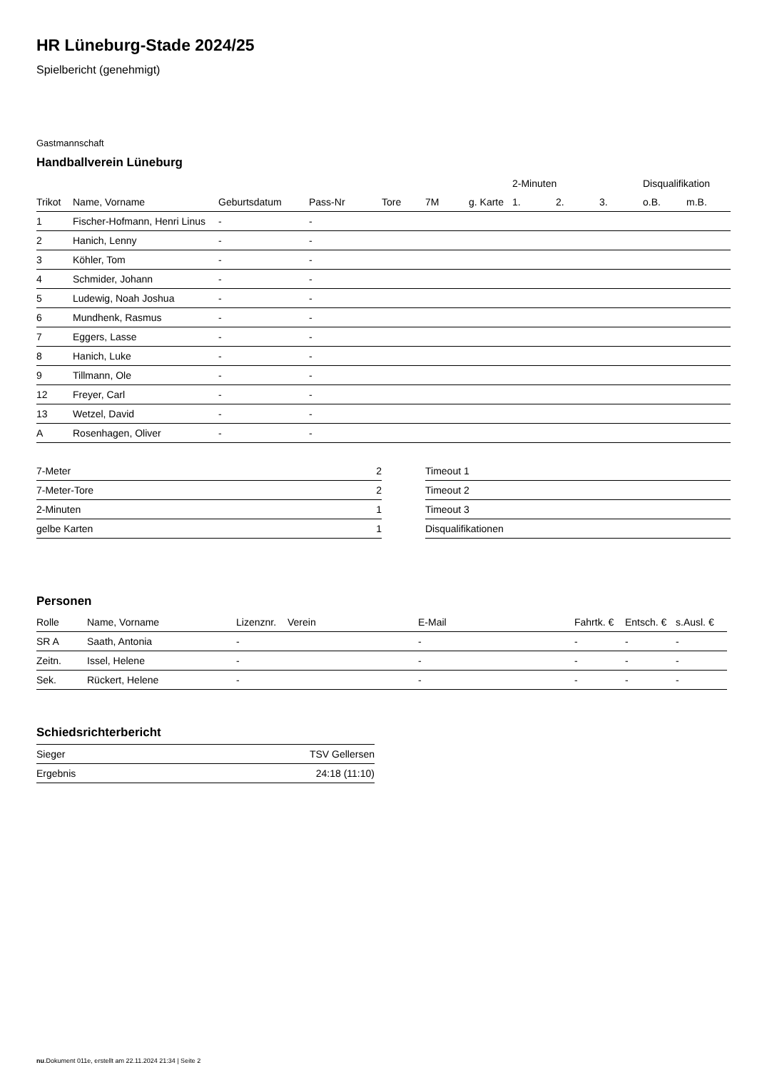HR Lüneburg-Stade 2024/25
Spielbericht (genehmigt)
Gastmannschaft
Handballverein Lüneburg
| | | | | | | | 2-Minuten | | | Disqualifikation | |
| --- | --- | --- | --- | --- | --- | --- | --- | --- | --- | --- | --- |
| Trikot | Name, Vorname | Geburtsdatum | Pass-Nr | Tore | 7M | g. Karte | 1. | 2. | 3. | o.B. | m.B. |
| 1 | Fischer-Hofmann, Henri Linus | - | - | | | | | | | | |
| 2 | Hanich, Lenny | - | - | | | | | | | | |
| 3 | Köhler, Tom | - | - | | | | | | | | |
| 4 | Schmider, Johann | - | - | | | | | | | | |
| 5 | Ludewig, Noah Joshua | - | - | | | | | | | | |
| 6 | Mundhenk, Rasmus | - | - | | | | | | | | |
| 7 | Eggers, Lasse | - | - | | | | | | | | |
| 8 | Hanich, Luke | - | - | | | | | | | | |
| 9 | Tillmann, Ole | - | - | | | | | | | | |
| 12 | Freyer, Carl | - | - | | | | | | | | |
| 13 | Wetzel, David | - | - | | | | | | | | |
| A | Rosenhagen, Oliver | - | - | | | | | | | | |
| 7-Meter | 2 |
| 7-Meter-Tore | 2 |
| 2-Minuten | 1 |
| gelbe Karten | 1 |
| Timeout 1 |
| Timeout 2 |
| Timeout 3 |
| Disqualifikationen |
Personen
| Rolle | Name, Vorname | Lizenznr. | Verein | E-Mail | Fahrtk. € | Entsch. € | s.Ausl. € |
| --- | --- | --- | --- | --- | --- | --- | --- |
| SR A | Saath, Antonia | - | | - | - | - | - |
| Zeitn. | Issel, Helene | - | | - | - | - | - |
| Sek. | Rückert, Helene | - | | - | - | - | - |
Schiedsrichterbericht
| Sieger | TSV Gellersen |
| Ergebnis | 24:18 (11:10) |
nu.Dokument 011e, erstellt am 22.11.2024 21:34 | Seite 2